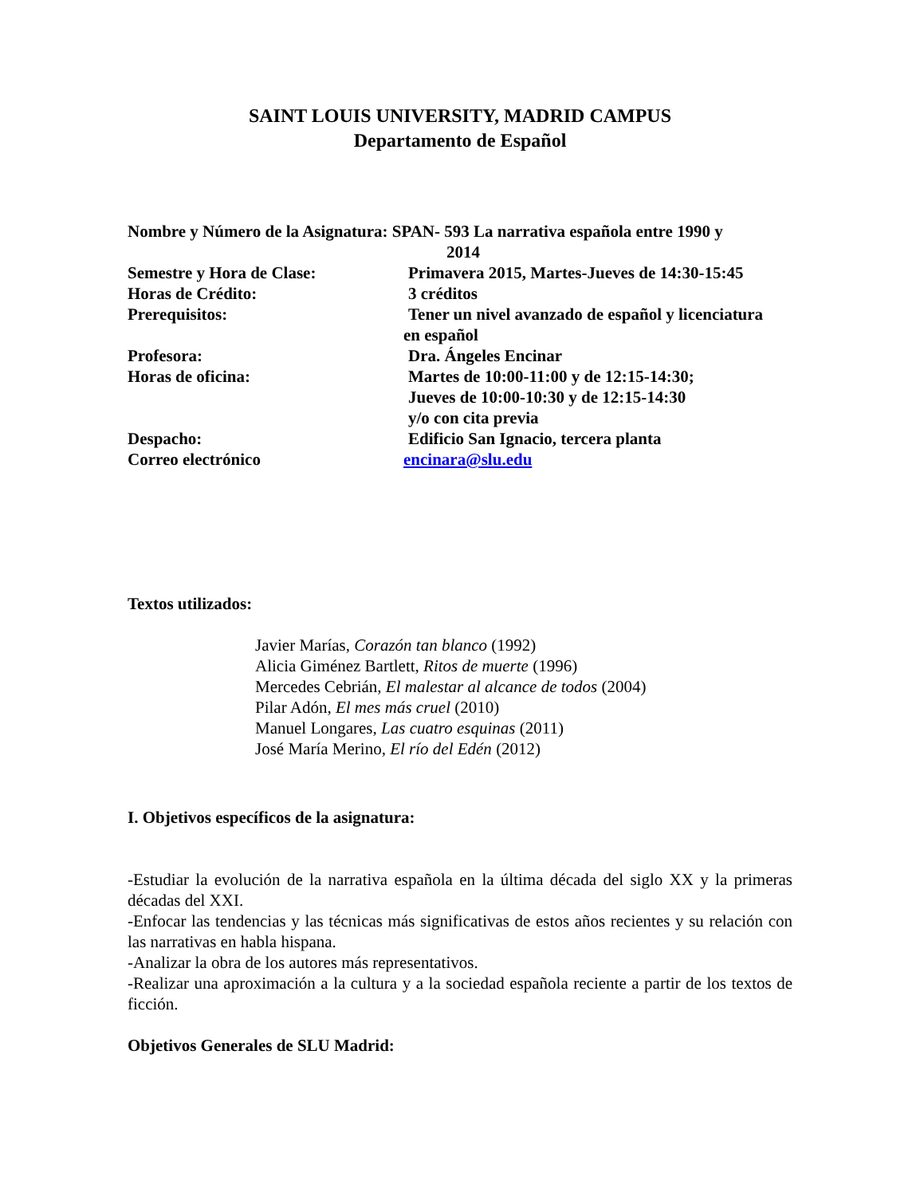SAINT LOUIS UNIVERSITY, MADRID CAMPUS
Departamento de Español
Nombre y Número de la Asignatura: SPAN- 593 La narrativa española entre 1990 y
2014
Semestre y Hora de Clase: Primavera 2015, Martes-Jueves de 14:30-15:45
Horas de Crédito: 3 créditos
Prerequisitos: Tener un nivel avanzado de español y licenciatura
en español
Profesora: Dra. Ángeles Encinar
Horas de oficina: Martes de 10:00-11:00 y de 12:15-14:30;
Jueves de 10:00-10:30 y de 12:15-14:30
y/o con cita previa
Despacho: Edificio San Ignacio, tercera planta
Correo electrónico encinara@slu.edu
Textos utilizados:
Javier Marías, Corazón tan blanco (1992)
Alicia Giménez Bartlett, Ritos de muerte (1996)
Mercedes Cebrián, El malestar al alcance de todos (2004)
Pilar Adón, El mes más cruel (2010)
Manuel Longares, Las cuatro esquinas (2011)
José María Merino, El río del Edén (2012)
I. Objetivos específicos de la asignatura:
-Estudiar la evolución de la narrativa española en la última década del siglo XX y la primeras décadas del XXI.
-Enfocar las tendencias y las técnicas más significativas de estos años recientes y su relación con las narrativas en habla hispana.
-Analizar la obra de los autores más representativos.
-Realizar una aproximación a la cultura y a la sociedad española reciente a partir de los textos de ficción.
Objetivos Generales de SLU Madrid: